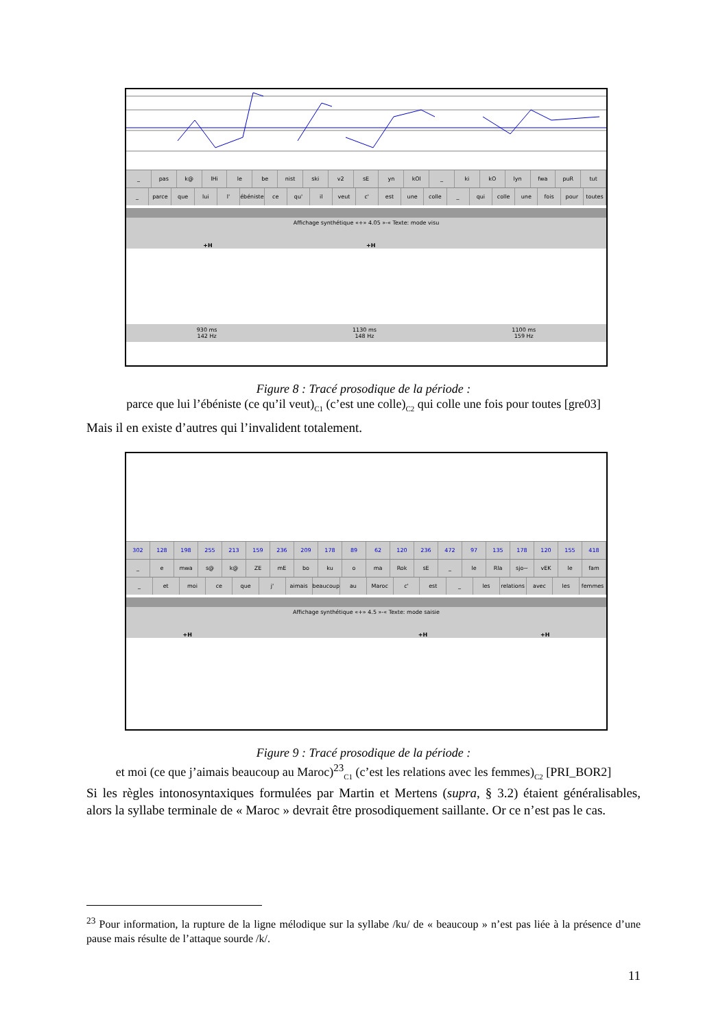_ pas k@ lHi le be nist ski v2 sE yn kOl _ ki kO lyn fwa puR tut
_ parce que lui l' ébéniste ce qu' il veut c' est une colle _ qui colle une fois pour toutes
Affichage synthétique «+» 4.05 »-« Texte: mode visu
+H +H
930 ms
142 Hz 1130 ms
148 Hz 1100 ms
159 Hz
Figure 8 : Tracé prosodique de la période :
parce que lui l’ébéniste (ce qu’il veut)<sub>C1</sub> (c’est une colle)<sub>C2</sub> qui colle une fois pour toutes [gre03]
Mais il en existe d’autres qui l’invalident totalement.
302 128 198 255 213 159 236 209 178 89 62 120 236 472 97 135 178 120 155 418
_ e mwa s@ k@ ZE mE bo ku o ma Rok sE _ le Rla sjo~ vEK le fam
_ et moi ce que j' aimais beaucoup au Maroc c' est _ les relations avec les femmes
Affichage synthétique «+» 4.5 »-« Texte: mode saisie
+H +H +H
Figure 9 : Tracé prosodique de la période :
et moi (ce que j’aimais beaucoup au Maroc)<sup>23</sup><sub>C1</sub> (c’est les relations avec les femmes)<sub>C2</sub> [PRI_BOR2]
Si les règles intonosyntaxiques formulées par Martin et Mertens (supra, § 3.2) étaient généralisables, alors la syllabe terminale de « Maroc » devrait être prosodiquement saillante. Or ce n’est pas le cas.
<sup>23</sup> Pour information, la rupture de la ligne mélodique sur la syllabe /ku/ de « beaucoup » n’est pas liée à la présence d’une pause mais résulte de l’attaque sourde /k/.
11